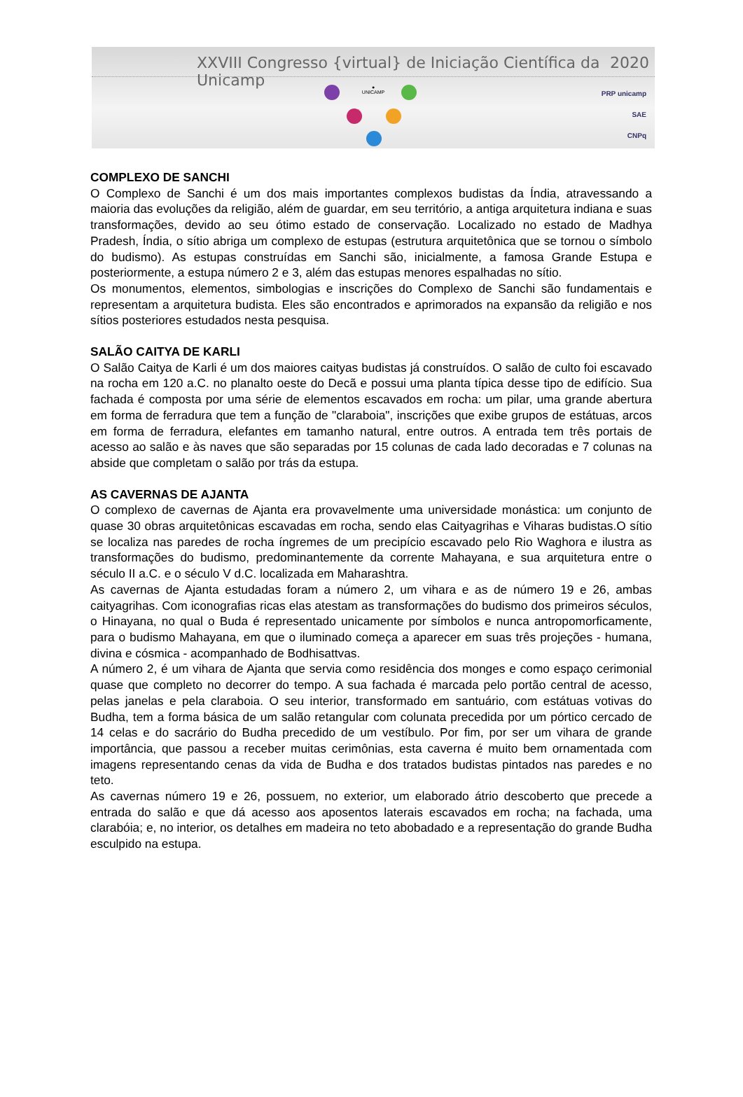XXVIII Congresso {virtual} de Iniciação Científica da Unicamp 2020
●
UNICAMP
PRP unicamp
SAE
CNPq
COMPLEXO DE SANCHI
O Complexo de Sanchi é um dos mais importantes complexos budistas da Índia, atravessando a maioria das evoluções da religião, além de guardar, em seu território, a antiga arquitetura indiana e suas transformações, devido ao seu ótimo estado de conservação. Localizado no estado de Madhya Pradesh, Índia, o sítio abriga um complexo de estupas (estrutura arquitetônica que se tornou o símbolo do budismo). As estupas construídas em Sanchi são, inicialmente, a famosa Grande Estupa e posteriormente, a estupa número 2 e 3, além das estupas menores espalhadas no sítio.
Os monumentos, elementos, simbologias e inscrições do Complexo de Sanchi são fundamentais e representam a arquitetura budista. Eles são encontrados e aprimorados na expansão da religião e nos sítios posteriores estudados nesta pesquisa.
SALÃO CAITYA DE KARLI
O Salão Caitya de Karli é um dos maiores caityas budistas já construídos. O salão de culto foi escavado na rocha em 120 a.C. no planalto oeste do Decã e possui uma planta típica desse tipo de edifício. Sua fachada é composta por uma série de elementos escavados em rocha: um pilar, uma grande abertura em forma de ferradura que tem a função de "claraboia", inscrições que exibe grupos de estátuas, arcos em forma de ferradura, elefantes em tamanho natural, entre outros. A entrada tem três portais de acesso ao salão e às naves que são separadas por 15 colunas de cada lado decoradas e 7 colunas na abside que completam o salão por trás da estupa.
AS CAVERNAS DE AJANTA
O complexo de cavernas de Ajanta era provavelmente uma universidade monástica: um conjunto de quase 30 obras arquitetônicas escavadas em rocha, sendo elas Caityagrihas e Viharas budistas.O sítio se localiza nas paredes de rocha íngremes de um precipício escavado pelo Rio Waghora e ilustra as transformações do budismo, predominantemente da corrente Mahayana, e sua arquitetura entre o século II a.C. e o século V d.C. localizada em Maharashtra.
As cavernas de Ajanta estudadas foram a número 2, um vihara e as de número 19 e 26, ambas caityagrihas. Com iconografias ricas elas atestam as transformações do budismo dos primeiros séculos, o Hinayana, no qual o Buda é representado unicamente por símbolos e nunca antropomorficamente, para o budismo Mahayana, em que o iluminado começa a aparecer em suas três projeções - humana, divina e cósmica - acompanhado de Bodhisattvas.
A número 2, é um vihara de Ajanta que servia como residência dos monges e como espaço cerimonial quase que completo no decorrer do tempo. A sua fachada é marcada pelo portão central de acesso, pelas janelas e pela claraboia. O seu interior, transformado em santuário, com estátuas votivas do Budha, tem a forma básica de um salão retangular com colunata precedida por um pórtico cercado de 14 celas e do sacrário do Budha precedido de um vestíbulo. Por fim, por ser um vihara de grande importância, que passou a receber muitas cerimônias, esta caverna é muito bem ornamentada com imagens representando cenas da vida de Budha e dos tratados budistas pintados nas paredes e no teto.
As cavernas número 19 e 26, possuem, no exterior, um elaborado átrio descoberto que precede a entrada do salão e que dá acesso aos aposentos laterais escavados em rocha; na fachada, uma clarabóia; e, no interior, os detalhes em madeira no teto abobadado e a representação do grande Budha esculpido na estupa.